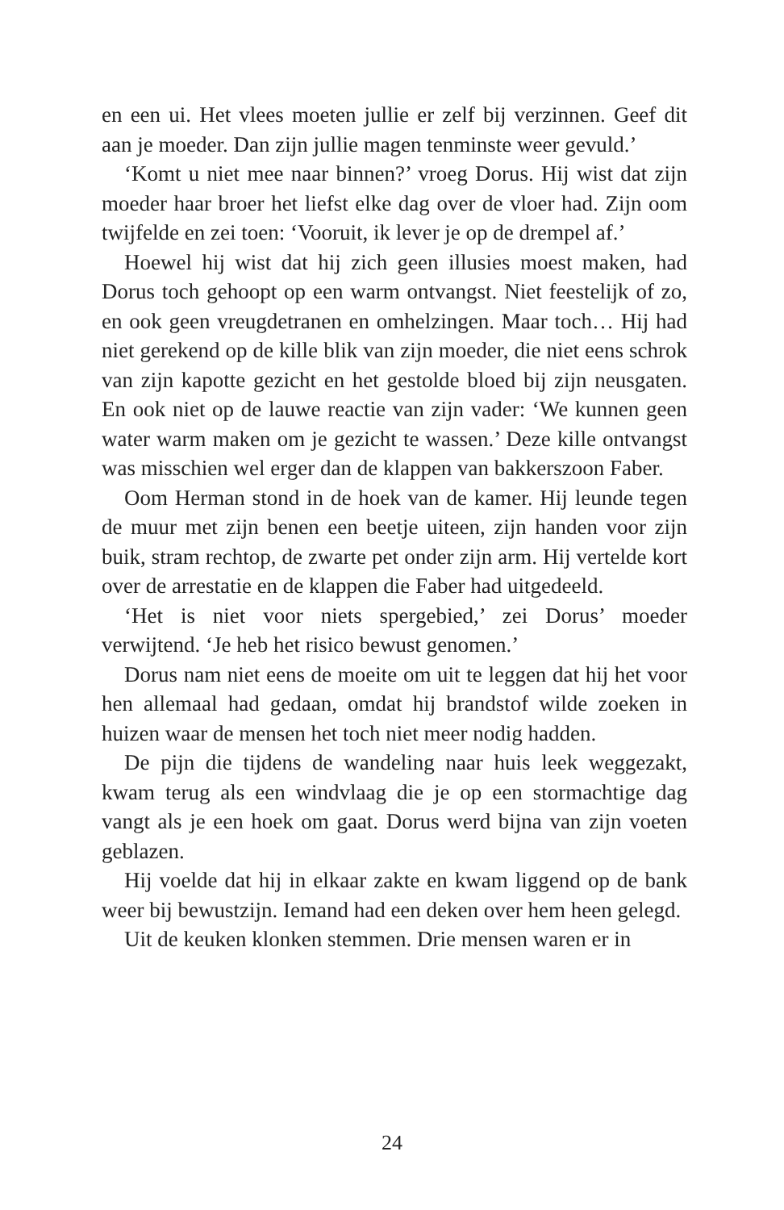en een ui. Het vlees moeten jullie er zelf bij verzinnen. Geef dit aan je moeder. Dan zijn jullie magen tenminste weer gevuld.’
‘Komt u niet mee naar binnen?’ vroeg Dorus. Hij wist dat zijn moeder haar broer het liefst elke dag over de vloer had. Zijn oom twijfelde en zei toen: ‘Vooruit, ik lever je op de drempel af.’
Hoewel hij wist dat hij zich geen illusies moest maken, had Dorus toch gehoopt op een warm ontvangst. Niet feestelijk of zo, en ook geen vreugdetranen en omhelzingen. Maar toch… Hij had niet gerekend op de kille blik van zijn moeder, die niet eens schrok van zijn kapotte gezicht en het gestolde bloed bij zijn neusgaten. En ook niet op de lauwe reactie van zijn vader: ‘We kunnen geen water warm maken om je gezicht te wassen.’ Deze kille ontvangst was misschien wel erger dan de klappen van bakkerszoon Faber.
Oom Herman stond in de hoek van de kamer. Hij leunde tegen de muur met zijn benen een beetje uiteen, zijn handen voor zijn buik, stram rechtop, de zwarte pet onder zijn arm. Hij vertelde kort over de arrestatie en de klappen die Faber had uitgedeeld.
‘Het is niet voor niets spergebied,’ zei Dorus’ moeder verwijtend. ‘Je heb het risico bewust genomen.’
Dorus nam niet eens de moeite om uit te leggen dat hij het voor hen allemaal had gedaan, omdat hij brandstof wilde zoeken in huizen waar de mensen het toch niet meer nodig hadden.
De pijn die tijdens de wandeling naar huis leek weggezakt, kwam terug als een windvlaag die je op een stormachtige dag vangt als je een hoek om gaat. Dorus werd bijna van zijn voeten geblazen.
Hij voelde dat hij in elkaar zakte en kwam liggend op de bank weer bij bewustzijn. Iemand had een deken over hem heen gelegd.
Uit de keuken klonken stemmen. Drie mensen waren er in
24